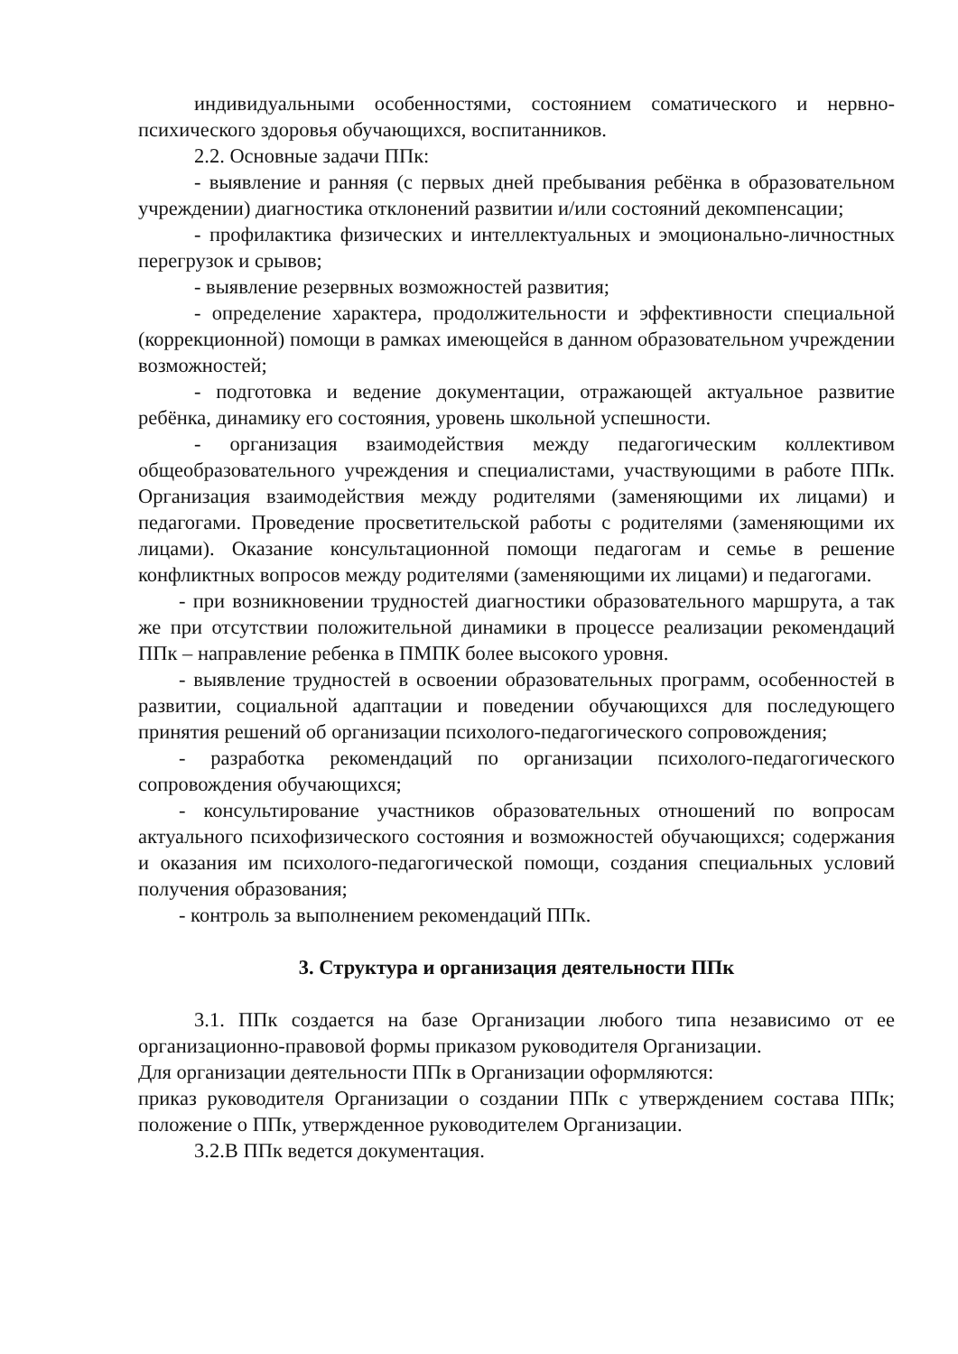индивидуальными особенностями, состоянием соматического и нервно-психического здоровья обучающихся, воспитанников.
2.2. Основные задачи ППк:
- выявление и ранняя (с первых дней пребывания ребёнка в образовательном учреждении) диагностика отклонений развитии и/или состояний декомпенсации;
- профилактика физических и интеллектуальных и эмоционально-личностных перегрузок и срывов;
- выявление резервных возможностей развития;
- определение характера, продолжительности и эффективности специальной (коррекционной) помощи в рамках имеющейся в данном образовательном учреждении возможностей;
- подготовка и ведение документации, отражающей актуальное развитие ребёнка, динамику его состояния, уровень школьной успешности.
- организация взаимодействия между педагогическим коллективом общеобразовательного учреждения и специалистами, участвующими в работе ППк. Организация взаимодействия между родителями (заменяющими их лицами) и педагогами. Проведение просветительской работы с родителями (заменяющими их лицами). Оказание консультационной помощи педагогам и семье в решение конфликтных вопросов между родителями (заменяющими их лицами) и педагогами.
- при возникновении трудностей диагностики образовательного маршрута, а так же при отсутствии положительной динамики в процессе реализации рекомендаций ППк – направление ребенка в ПМПК более высокого уровня.
- выявление трудностей в освоении образовательных программ, особенностей в развитии, социальной адаптации и поведении обучающихся для последующего принятия решений об организации психолого-педагогического сопровождения;
- разработка рекомендаций по организации психолого-педагогического сопровождения обучающихся;
- консультирование участников образовательных отношений по вопросам актуального психофизического состояния и возможностей обучающихся; содержания и оказания им психолого-педагогической помощи, создания специальных условий получения образования;
- контроль за выполнением рекомендаций ППк.
3. Структура и организация деятельности ППк
3.1. ППк создается на базе Организации любого типа независимо от ее организационно-правовой формы приказом руководителя Организации.
Для организации деятельности ППк в Организации оформляются:
приказ руководителя Организации о создании ППк с утверждением состава ППк; положение о ППк, утвержденное руководителем Организации.
3.2.В ППк ведется документация.